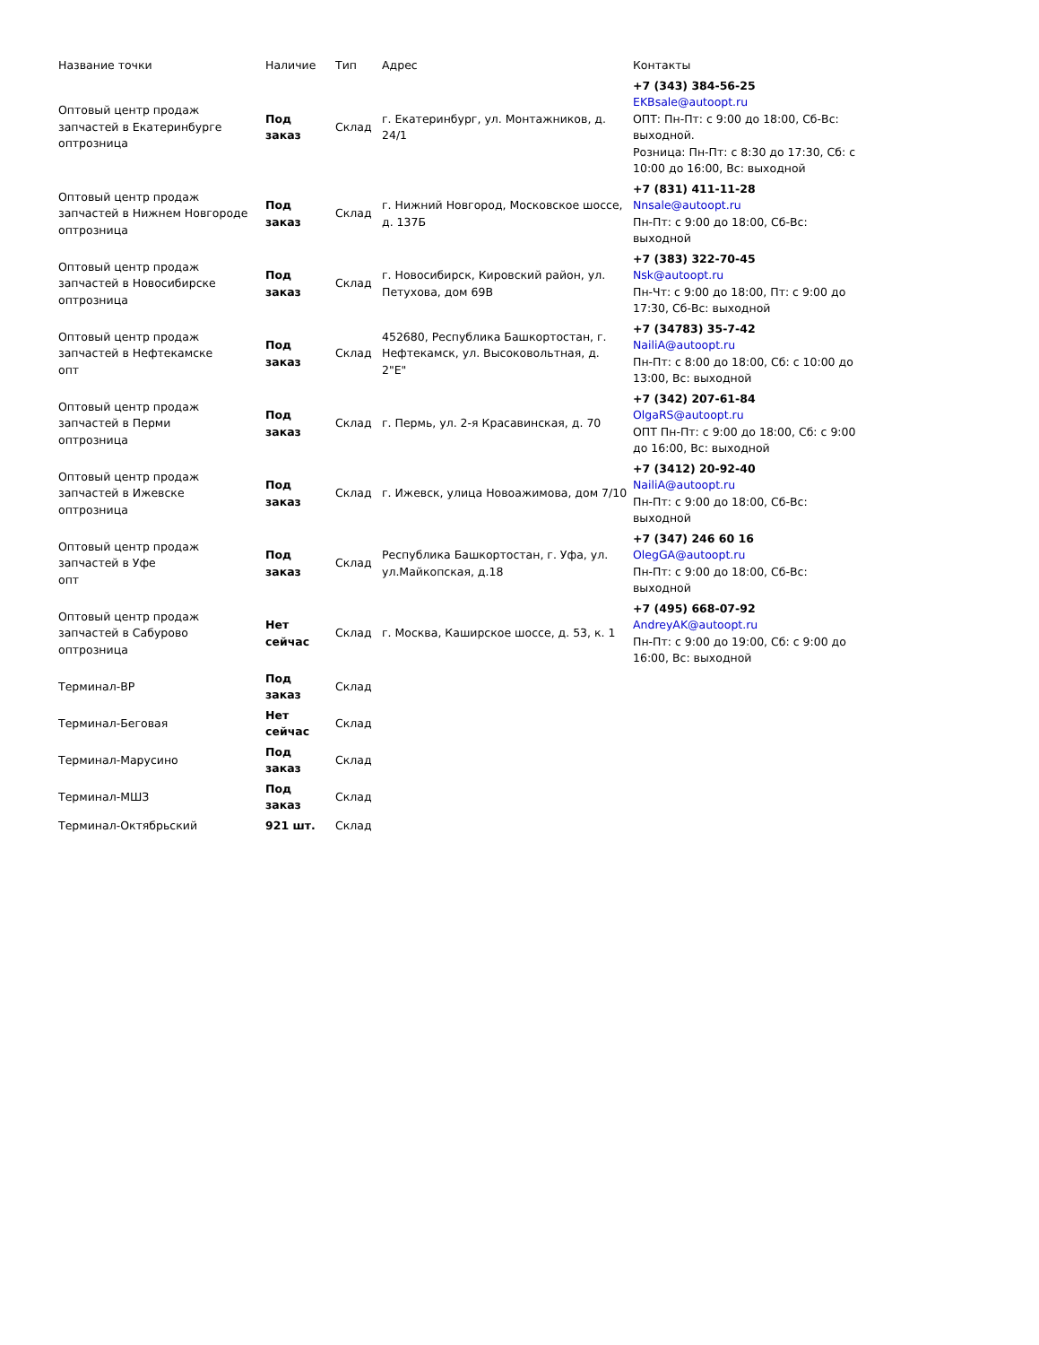| Название точки | Наличие | Тип | Адрес | Контакты |
| --- | --- | --- | --- | --- |
| Оптовый центр продаж запчастей в Екатеринбурге оптрозница | Под заказ | Склад | г. Екатеринбург, ул. Монтажников, д. 24/1 | +7 (343) 384-56-25 EKBsale@autoopt.ru ОПТ: Пн-Пт: с 9:00 до 18:00, Сб-Вс: выходной. Розница: Пн-Пт: с 8:30 до 17:30, Сб: с 10:00 до 16:00, Вс: выходной |
| Оптовый центр продаж запчастей в Нижнем Новгороде оптрозница | Под заказ | Склад | г. Нижний Новгород, Московское шоссе, д. 137Б | +7 (831) 411-11-28 Nnsale@autoopt.ru Пн-Пт: с 9:00 до 18:00, Сб-Вс: выходной |
| Оптовый центр продаж запчастей в Новосибирске оптрозница | Под заказ | Склад | г. Новосибирск, Кировский район, ул. Петухова, дом 69В | +7 (383) 322-70-45 Nsk@autoopt.ru Пн-Чт: с 9:00 до 18:00, Пт: с 9:00 до 17:30, Сб-Вс: выходной |
| Оптовый центр продаж запчастей в Нефтекамске опт | Под заказ | Склад | 452680, Республика Башкортостан, г. Нефтекамск, ул. Высоковольтная, д. 2"Е" | +7 (34783) 35-7-42 NailiA@autoopt.ru Пн-Пт: с 8:00 до 18:00, Сб: с 10:00 до 13:00, Вс: выходной |
| Оптовый центр продаж запчастей в Перми оптрозница | Под заказ | Склад | г. Пермь, ул. 2-я Красавинская, д. 70 | +7 (342) 207-61-84 OlgaRS@autoopt.ru ОПТ Пн-Пт: с 9:00 до 18:00, Сб: с 9:00 до 16:00, Вс: выходной |
| Оптовый центр продаж запчастей в Ижевске оптрозница | Под заказ | Склад | г. Ижевск, улица Новоажимова, дом 7/10 | +7 (3412) 20-92-40 NailiA@autoopt.ru Пн-Пт: с 9:00 до 18:00, Сб-Вс: выходной |
| Оптовый центр продаж запчастей в Уфе опт | Под заказ | Склад | Республика Башкортостан, г. Уфа, ул. ул.Майкопская, д.18 | +7 (347) 246 60 16 OlegGA@autoopt.ru Пн-Пт: с 9:00 до 18:00, Сб-Вс: выходной |
| Оптовый центр продаж запчастей в Сабурово оптрозница | Нет сейчас | Склад | г. Москва, Каширское шоссе, д. 53, к. 1 | +7 (495) 668-07-92 AndreyAK@autoopt.ru Пн-Пт: с 9:00 до 19:00, Сб: с 9:00 до 16:00, Вс: выходной |
| Терминал-ВР | Под заказ | Склад | | |
| Терминал-Беговая | Нет сейчас | Склад | | |
| Терминал-Марусино | Под заказ | Склад | | |
| Терминал-МШЗ | Под заказ | Склад | | |
| Терминал-Октябрьский | 921 шт. | Склад | | |